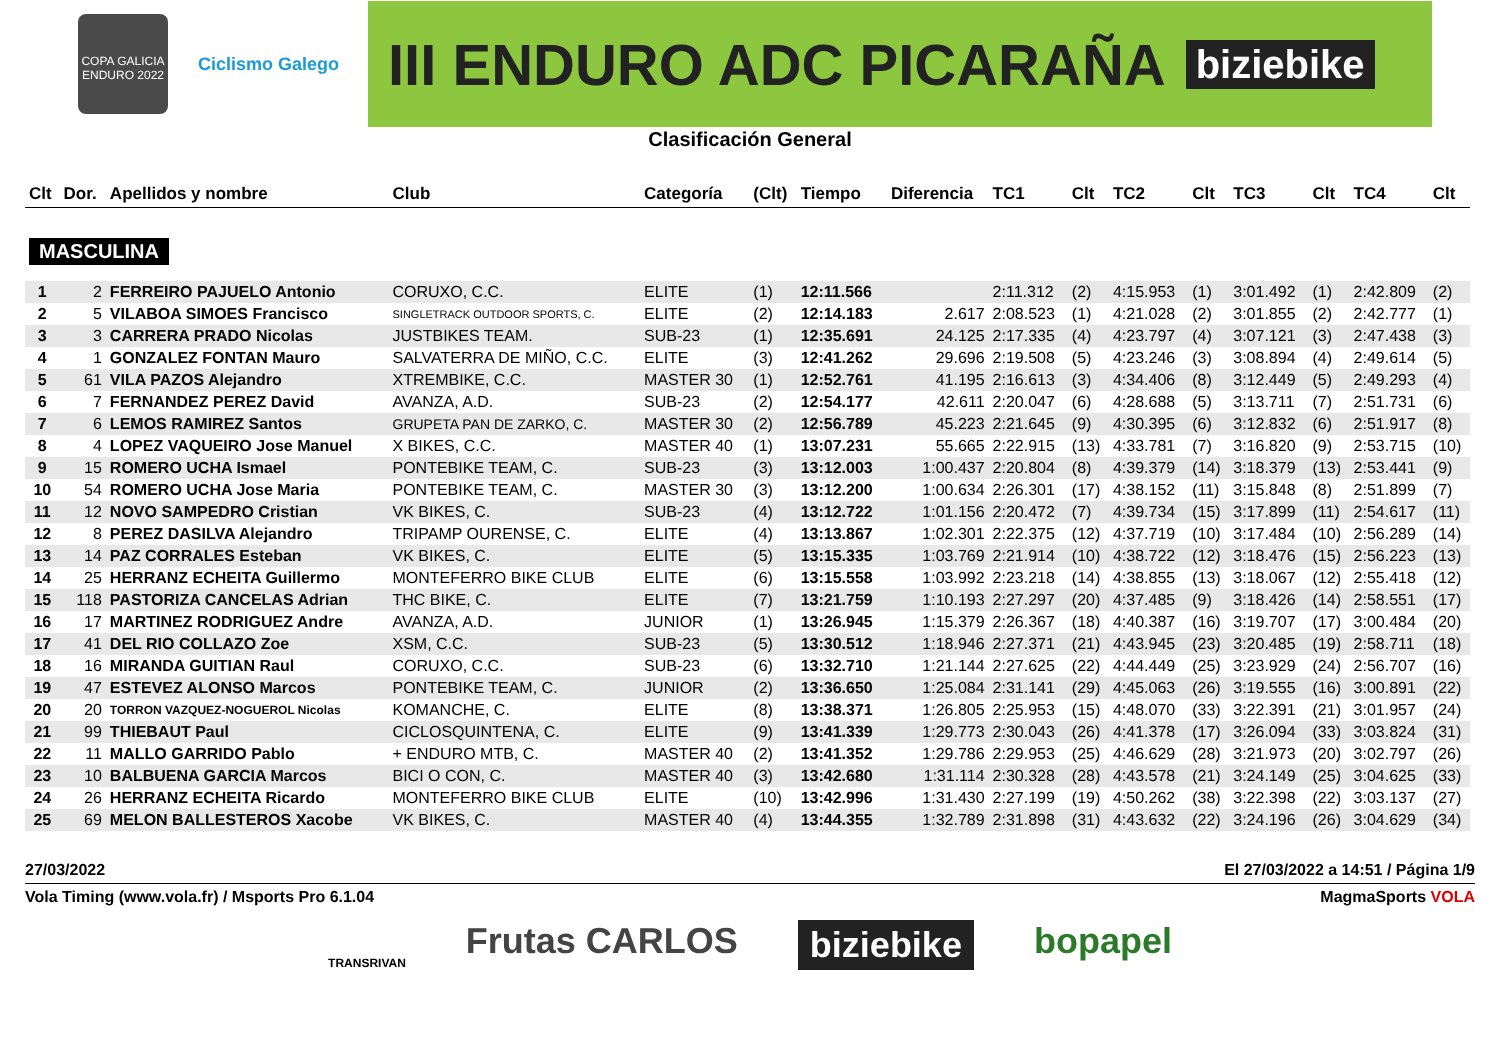COPA GALICIA ENDURO 2022
Ciclismo Galego
III ENDURO ADC PICARAÑA biziebike
Clasificación General
| Clt | Dor. | Apellidos y nombre | Club | Categoría | (Clt) | Tiempo | Diferencia | TC1 | Clt | TC2 | Clt | TC3 | Clt | TC4 | Clt |
| --- | --- | --- | --- | --- | --- | --- | --- | --- | --- | --- | --- | --- | --- | --- | --- |
| MASCULINA | | | | | | | | | | | | | | | |
| 1 | 2 | FERREIRO PAJUELO Antonio | CORUXO, C.C. | ELITE | (1) | 12:11.566 | | 2:11.312 | (2) | 4:15.953 | (1) | 3:01.492 | (1) | 2:42.809 | (2) |
| 2 | 5 | VILABOA SIMOES Francisco | SINGLETRACK OUTDOOR SPORTS, C. | ELITE | (2) | 12:14.183 | 2.617 | 2:08.523 | (1) | 4:21.028 | (2) | 3:01.855 | (2) | 2:42.777 | (1) |
| 3 | 3 | CARRERA PRADO Nicolas | JUSTBIKES TEAM. | SUB-23 | (1) | 12:35.691 | 24.125 | 2:17.335 | (4) | 4:23.797 | (4) | 3:07.121 | (3) | 2:47.438 | (3) |
| 4 | 1 | GONZALEZ FONTAN Mauro | SALVATERRA DE MIÑO, C.C. | ELITE | (3) | 12:41.262 | 29.696 | 2:19.508 | (5) | 4:23.246 | (3) | 3:08.894 | (4) | 2:49.614 | (5) |
| 5 | 61 | VILA PAZOS Alejandro | XTREMBIKE, C.C. | MASTER 30 | (1) | 12:52.761 | 41.195 | 2:16.613 | (3) | 4:34.406 | (8) | 3:12.449 | (5) | 2:49.293 | (4) |
| 6 | 7 | FERNANDEZ PEREZ David | AVANZA, A.D. | SUB-23 | (2) | 12:54.177 | 42.611 | 2:20.047 | (6) | 4:28.688 | (5) | 3:13.711 | (7) | 2:51.731 | (6) |
| 7 | 6 | LEMOS RAMIREZ Santos | GRUPETA PAN DE ZARKO, C. | MASTER 30 | (2) | 12:56.789 | 45.223 | 2:21.645 | (9) | 4:30.395 | (6) | 3:12.832 | (6) | 2:51.917 | (8) |
| 8 | 4 | LOPEZ VAQUEIRO Jose Manuel | X BIKES, C.C. | MASTER 40 | (1) | 13:07.231 | 55.665 | 2:22.915 | (13) | 4:33.781 | (7) | 3:16.820 | (9) | 2:53.715 | (10) |
| 9 | 15 | ROMERO UCHA Ismael | PONTEBIKE TEAM, C. | SUB-23 | (3) | 13:12.003 | 1:00.437 | 2:20.804 | (8) | 4:39.379 | (14) | 3:18.379 | (13) | 2:53.441 | (9) |
| 10 | 54 | ROMERO UCHA Jose Maria | PONTEBIKE TEAM, C. | MASTER 30 | (3) | 13:12.200 | 1:00.634 | 2:26.301 | (17) | 4:38.152 | (11) | 3:15.848 | (8) | 2:51.899 | (7) |
| 11 | 12 | NOVO SAMPEDRO Cristian | VK BIKES, C. | SUB-23 | (4) | 13:12.722 | 1:01.156 | 2:20.472 | (7) | 4:39.734 | (15) | 3:17.899 | (11) | 2:54.617 | (11) |
| 12 | 8 | PEREZ DASILVA Alejandro | TRIPAMP OURENSE, C. | ELITE | (4) | 13:13.867 | 1:02.301 | 2:22.375 | (12) | 4:37.719 | (10) | 3:17.484 | (10) | 2:56.289 | (14) |
| 13 | 14 | PAZ CORRALES Esteban | VK BIKES, C. | ELITE | (5) | 13:15.335 | 1:03.769 | 2:21.914 | (10) | 4:38.722 | (12) | 3:18.476 | (15) | 2:56.223 | (13) |
| 14 | 25 | HERRANZ ECHEITA Guillermo | MONTEFERRO BIKE CLUB | ELITE | (6) | 13:15.558 | 1:03.992 | 2:23.218 | (14) | 4:38.855 | (13) | 3:18.067 | (12) | 2:55.418 | (12) |
| 15 | 118 | PASTORIZA CANCELAS Adrian | THC BIKE, C. | ELITE | (7) | 13:21.759 | 1:10.193 | 2:27.297 | (20) | 4:37.485 | (9) | 3:18.426 | (14) | 2:58.551 | (17) |
| 16 | 17 | MARTINEZ RODRIGUEZ Andre | AVANZA, A.D. | JUNIOR | (1) | 13:26.945 | 1:15.379 | 2:26.367 | (18) | 4:40.387 | (16) | 3:19.707 | (17) | 3:00.484 | (20) |
| 17 | 41 | DEL RIO COLLAZO Zoe | XSM, C.C. | SUB-23 | (5) | 13:30.512 | 1:18.946 | 2:27.371 | (21) | 4:43.945 | (23) | 3:20.485 | (19) | 2:58.711 | (18) |
| 18 | 16 | MIRANDA GUITIAN Raul | CORUXO, C.C. | SUB-23 | (6) | 13:32.710 | 1:21.144 | 2:27.625 | (22) | 4:44.449 | (25) | 3:23.929 | (24) | 2:56.707 | (16) |
| 19 | 47 | ESTEVEZ ALONSO Marcos | PONTEBIKE TEAM, C. | JUNIOR | (2) | 13:36.650 | 1:25.084 | 2:31.141 | (29) | 4:45.063 | (26) | 3:19.555 | (16) | 3:00.891 | (22) |
| 20 | 20 | TORRON VAZQUEZ-NOGUEROL Nicolas | KOMANCHE, C. | ELITE | (8) | 13:38.371 | 1:26.805 | 2:25.953 | (15) | 4:48.070 | (33) | 3:22.391 | (21) | 3:01.957 | (24) |
| 21 | 99 | THIEBAUT Paul | CICLOSQUINTENA, C. | ELITE | (9) | 13:41.339 | 1:29.773 | 2:30.043 | (26) | 4:41.378 | (17) | 3:26.094 | (33) | 3:03.824 | (31) |
| 22 | 11 | MALLO GARRIDO Pablo | + ENDURO MTB, C. | MASTER 40 | (2) | 13:41.352 | 1:29.786 | 2:29.953 | (25) | 4:46.629 | (28) | 3:21.973 | (20) | 3:02.797 | (26) |
| 23 | 10 | BALBUENA GARCIA Marcos | BICI O CON, C. | MASTER 40 | (3) | 13:42.680 | 1:31.114 | 2:30.328 | (28) | 4:43.578 | (21) | 3:24.149 | (25) | 3:04.625 | (33) |
| 24 | 26 | HERRANZ ECHEITA Ricardo | MONTEFERRO BIKE CLUB | ELITE | (10) | 13:42.996 | 1:31.430 | 2:27.199 | (19) | 4:50.262 | (38) | 3:22.398 | (22) | 3:03.137 | (27) |
| 25 | 69 | MELON BALLESTEROS Xacobe | VK BIKES, C. | MASTER 40 | (4) | 13:44.355 | 1:32.789 | 2:31.898 | (31) | 4:43.632 | (22) | 3:24.196 | (26) | 3:04.629 | (34) |
27/03/2022 El 27/03/2022 a 14:51 / Página 1/9
Vola Timing (www.vola.fr) / Msports Pro 6.1.04 MagmaSports VOLA
TRANSRIVAN Frutas CARLOS biziebike bopapel